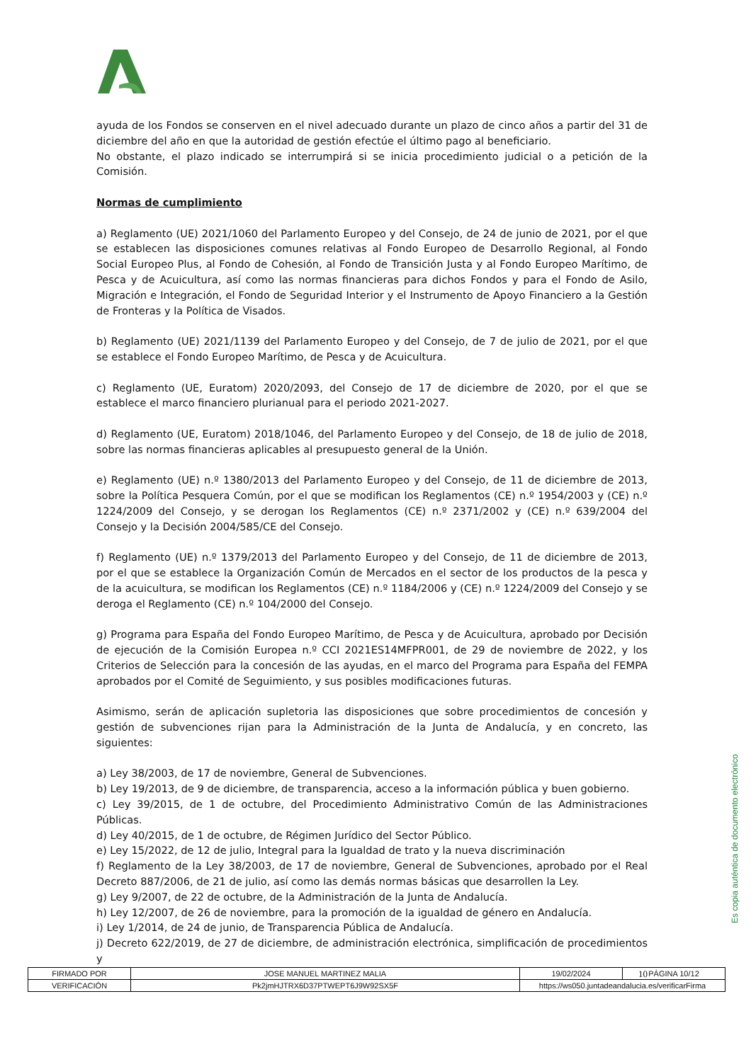ayuda de los Fondos se conserven en el nivel adecuado durante un plazo de cinco años a partir del 31 de diciembre del año en que la autoridad de gestión efectúe el último pago al beneficiario.
No obstante, el plazo indicado se interrumpirá si se inicia procedimiento judicial o a petición de la Comisión.
Normas de cumplimiento
a) Reglamento (UE) 2021/1060 del Parlamento Europeo y del Consejo, de 24 de junio de 2021, por el que se establecen las disposiciones comunes relativas al Fondo Europeo de Desarrollo Regional, al Fondo Social Europeo Plus, al Fondo de Cohesión, al Fondo de Transición Justa y al Fondo Europeo Marítimo, de Pesca y de Acuicultura, así como las normas financieras para dichos Fondos y para el Fondo de Asilo, Migración e Integración, el Fondo de Seguridad Interior y el Instrumento de Apoyo Financiero a la Gestión de Fronteras y la Política de Visados.
b) Reglamento (UE) 2021/1139 del Parlamento Europeo y del Consejo, de 7 de julio de 2021, por el que se establece el Fondo Europeo Marítimo, de Pesca y de Acuicultura.
c) Reglamento (UE, Euratom) 2020/2093, del Consejo de 17 de diciembre de 2020, por el que se establece el marco financiero plurianual para el periodo 2021-2027.
d) Reglamento (UE, Euratom) 2018/1046, del Parlamento Europeo y del Consejo, de 18 de julio de 2018, sobre las normas financieras aplicables al presupuesto general de la Unión.
e) Reglamento (UE) n.º 1380/2013 del Parlamento Europeo y del Consejo, de 11 de diciembre de 2013, sobre la Política Pesquera Común, por el que se modifican los Reglamentos (CE) n.º 1954/2003 y (CE) n.º 1224/2009 del Consejo, y se derogan los Reglamentos (CE) n.º 2371/2002 y (CE) n.º 639/2004 del Consejo y la Decisión 2004/585/CE del Consejo.
f) Reglamento (UE) n.º 1379/2013 del Parlamento Europeo y del Consejo, de 11 de diciembre de 2013, por el que se establece la Organización Común de Mercados en el sector de los productos de la pesca y de la acuicultura, se modifican los Reglamentos (CE) n.º 1184/2006 y (CE) n.º 1224/2009 del Consejo y se deroga el Reglamento (CE) n.º 104/2000 del Consejo.
g) Programa para España del Fondo Europeo Marítimo, de Pesca y de Acuicultura, aprobado por Decisión de ejecución de la Comisión Europea n.º CCI 2021ES14MFPR001, de 29 de noviembre de 2022, y los Criterios de Selección para la concesión de las ayudas, en el marco del Programa para España del FEMPA aprobados por el Comité de Seguimiento, y sus posibles modificaciones futuras.
Asimismo, serán de aplicación supletoria las disposiciones que sobre procedimientos de concesión y gestión de subvenciones rijan para la Administración de la Junta de Andalucía, y en concreto, las siguientes:
a) Ley 38/2003, de 17 de noviembre, General de Subvenciones.
b) Ley 19/2013, de 9 de diciembre, de transparencia, acceso a la información pública y buen gobierno.
c) Ley 39/2015, de 1 de octubre, del Procedimiento Administrativo Común de las Administraciones Públicas.
d) Ley 40/2015, de 1 de octubre, de Régimen Jurídico del Sector Público.
e) Ley 15/2022, de 12 de julio, Integral para la Igualdad de trato y la nueva discriminación
f) Reglamento de la Ley 38/2003, de 17 de noviembre, General de Subvenciones, aprobado por el Real Decreto 887/2006, de 21 de julio, así como las demás normas básicas que desarrollen la Ley.
g) Ley 9/2007, de 22 de octubre, de la Administración de la Junta de Andalucía.
h) Ley 12/2007, de 26 de noviembre, para la promoción de la igualdad de género en Andalucía.
i) Ley 1/2014, de 24 de junio, de Transparencia Pública de Andalucía.
j) Decreto 622/2019, de 27 de diciembre, de administración electrónica, simplificación de procedimientos y
10
Es copia auténtica de documento electrónico
| FIRMADO POR | JOSE MANUEL MARTINEZ MALIA | | 19/02/2024 | PÁGINA 10/12 |
| VERIFICACIÓN | Pk2jmHJTRX6D37PTWEPT6J9W92SX5F | https://ws050.juntadeandalucia.es/verificarFirma | | |